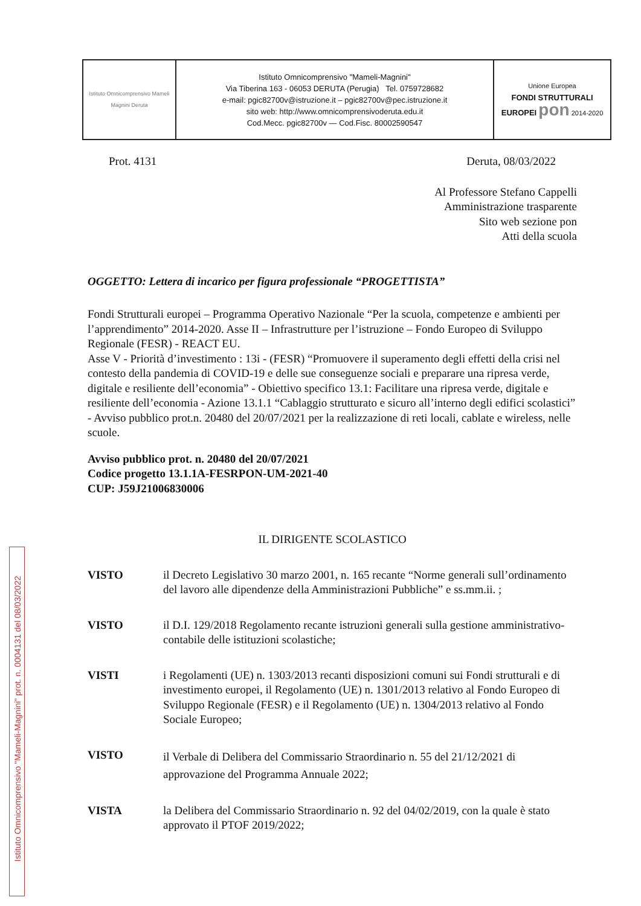| Istituto Omnicomprensivo Mameli Magnini Deruta | Istituto Omnicomprensivo "Mameli-Magnini" Via Tiberina 163 - 06053 DERUTA (Perugia) Tel. 0759728682 e-mail: pgic82700v@istruzione.it – pgic82700v@pec.istruzione.it sito web: http://www.omnicomprensivoderuta.edu.it Cod.Mecc. pgic82700v — Cod.Fisc. 80002590547 | Unione Europea FONDI STRUTTURALI EUROPEI pon 2014-2020 |
Prot. 4131 Deruta, 08/03/2022
Al Professore Stefano Cappelli
Amministrazione trasparente
Sito web sezione pon
Atti della scuola
OGGETTO: Lettera di incarico per figura professionale “PROGETTISTA”
Fondi Strutturali europei – Programma Operativo Nazionale “Per la scuola, competenze e ambienti per l’apprendimento” 2014-2020. Asse II – Infrastrutture per l’istruzione – Fondo Europeo di Sviluppo Regionale (FESR) - REACT EU.
Asse V - Priorità d’investimento : 13i - (FESR) “Promuovere il superamento degli effetti della crisi nel contesto della pandemia di COVID-19 e delle sue conseguenze sociali e preparare una ripresa verde, digitale e resiliente dell’economia” - Obiettivo specifico 13.1: Facilitare una ripresa verde, digitale e resiliente dell’economia - Azione 13.1.1 “Cablaggio strutturato e sicuro all’interno degli edifici scolastici” - Avviso pubblico prot.n. 20480 del 20/07/2021 per la realizzazione di reti locali, cablate e wireless, nelle scuole.
Avviso pubblico prot. n. 20480 del 20/07/2021
Codice progetto 13.1.1A-FESRPON-UM-2021-40
CUP: J59J21006830006
IL DIRIGENTE SCOLASTICO
VISTO il Decreto Legislativo 30 marzo 2001, n. 165 recante “Norme generali sull’ordinamento del lavoro alle dipendenze della Amministrazioni Pubbliche” e ss.mm.ii. ;
VISTO il D.I. 129/2018 Regolamento recante istruzioni generali sulla gestione amministrativo-contabile delle istituzioni scolastiche;
VISTI i Regolamenti (UE) n. 1303/2013 recanti disposizioni comuni sui Fondi strutturali e di investimento europei, il Regolamento (UE) n. 1301/2013 relativo al Fondo Europeo di Sviluppo Regionale (FESR) e il Regolamento (UE) n. 1304/2013 relativo al Fondo Sociale Europeo;
VISTO
il Verbale di Delibera del Commissario Straordinario n. 55 del 21/12/2021 di approvazione del Programma Annuale 2022;
VISTA la Delibera del Commissario Straordinario n. 92 del 04/02/2019, con la quale è stato approvato il PTOF 2019/2022;
Istituto Omnicomprensivo "Mameli-Magnini" prot. n. 0004131 del 08/03/2022